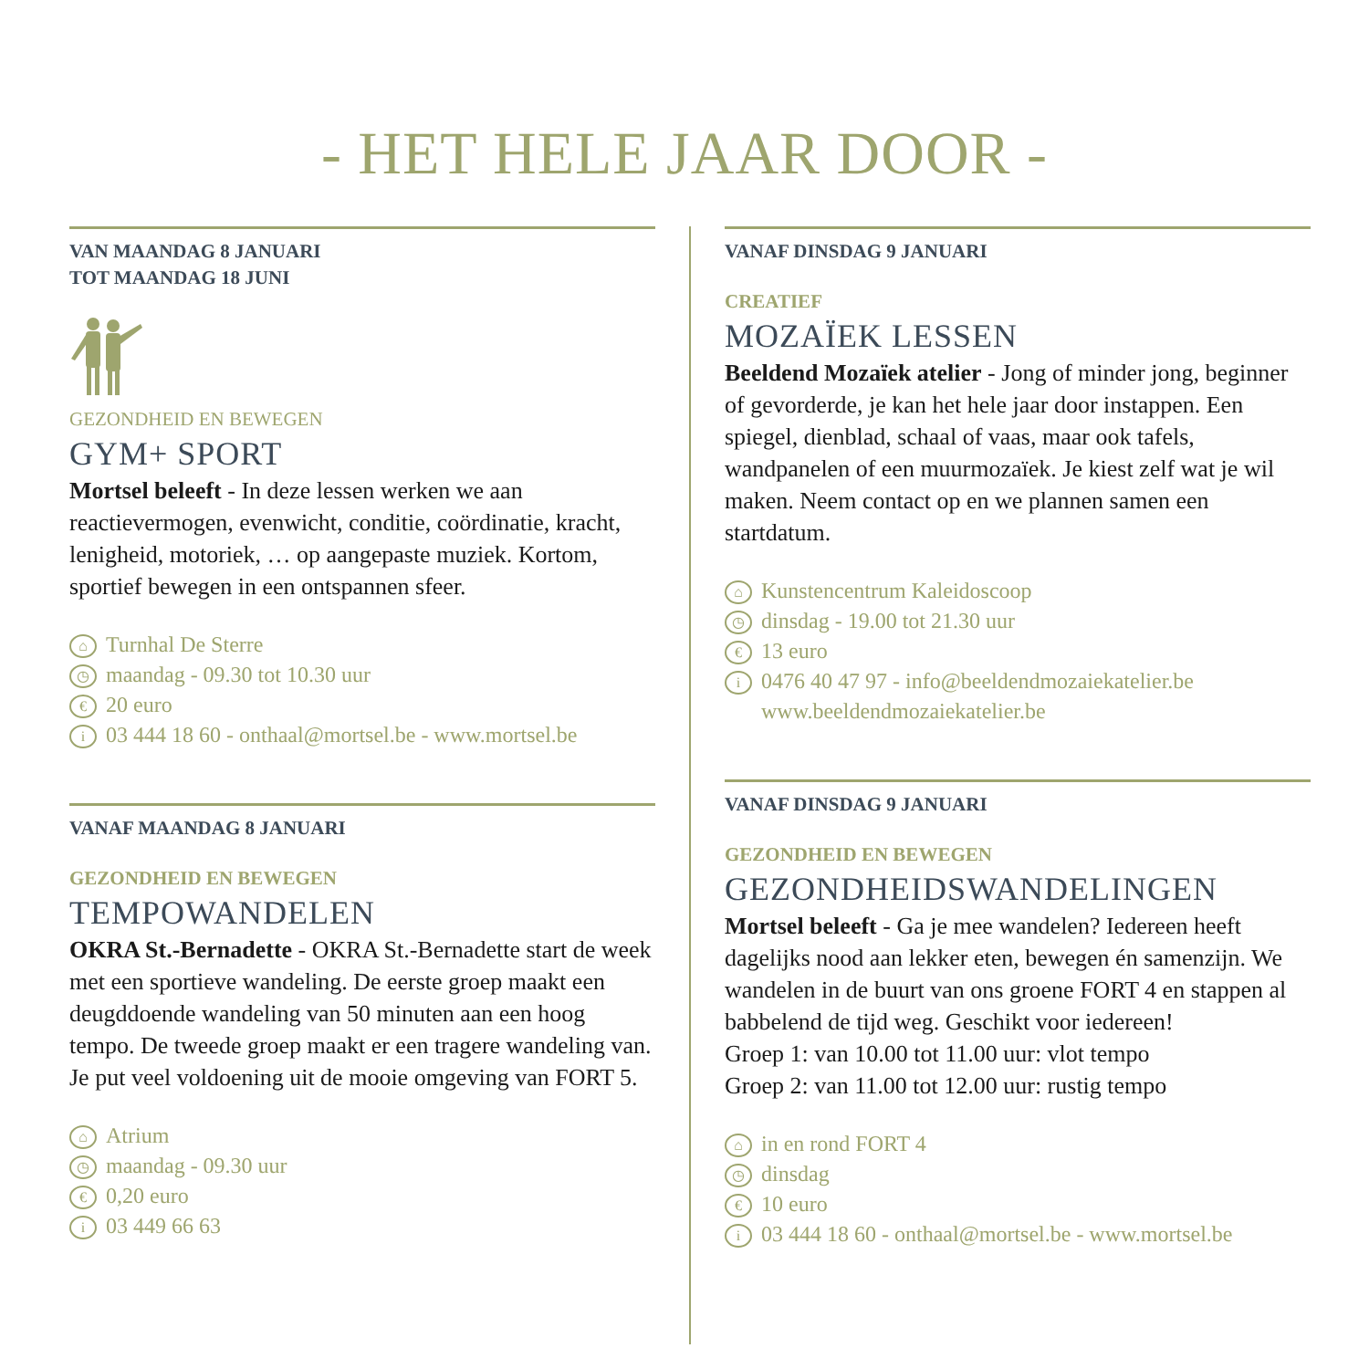- HET HELE JAAR DOOR -
VAN MAANDAG 8 JANUARI
TOT MAANDAG 18 JUNI
GEZONDHEID EN BEWEGEN
GYM+ SPORT
Mortsel beleeft - In deze lessen werken we aan reactievermogen, evenwicht, conditie, coördinatie, kracht, lenigheid, motoriek, … op aangepaste muziek. Kortom, sportief bewegen in een ontspannen sfeer.
⌂ Turnhal De Sterre
◷ maandag - 09.30 tot 10.30 uur
€ 20 euro
i 03 444 18 60 - onthaal@mortsel.be - www.mortsel.be
VANAF MAANDAG 8 JANUARI
GEZONDHEID EN BEWEGEN
TEMPOWANDELEN
OKRA St.-Bernadette - OKRA St.-Bernadette start de week met een sportieve wandeling. De eerste groep maakt een deugddoende wandeling van 50 minuten aan een hoog tempo. De tweede groep maakt er een tragere wandeling van. Je put veel voldoening uit de mooie omgeving van FORT 5.
⌂ Atrium
◷ maandag - 09.30 uur
€ 0,20 euro
i 03 449 66 63
VANAF DINSDAG 9 JANUARI
CREATIEF
MOZAÏEK LESSEN
Beeldend Mozaïek atelier - Jong of minder jong, beginner of gevorderde, je kan het hele jaar door instappen. Een spiegel, dienblad, schaal of vaas, maar ook tafels, wandpanelen of een muurmozaïek. Je kiest zelf wat je wil maken. Neem contact op en we plannen samen een startdatum.
⌂ Kunstencentrum Kaleidoscoop
◷ dinsdag - 19.00 tot 21.30 uur
€ 13 euro
i 0476 40 47 97 - info@beeldendmozaiekatelier.be
www.beeldendmozaiekatelier.be
VANAF DINSDAG 9 JANUARI
GEZONDHEID EN BEWEGEN
GEZONDHEIDSWANDELINGEN
Mortsel beleeft - Ga je mee wandelen? Iedereen heeft dagelijks nood aan lekker eten, bewegen én samenzijn. We wandelen in de buurt van ons groene FORT 4 en stappen al babbelend de tijd weg. Geschikt voor iedereen!
Groep 1: van 10.00 tot 11.00 uur: vlot tempo
Groep 2: van 11.00 tot 12.00 uur: rustig tempo
⌂ in en rond FORT 4
◷ dinsdag
€ 10 euro
i 03 444 18 60 - onthaal@mortsel.be - www.mortsel.be